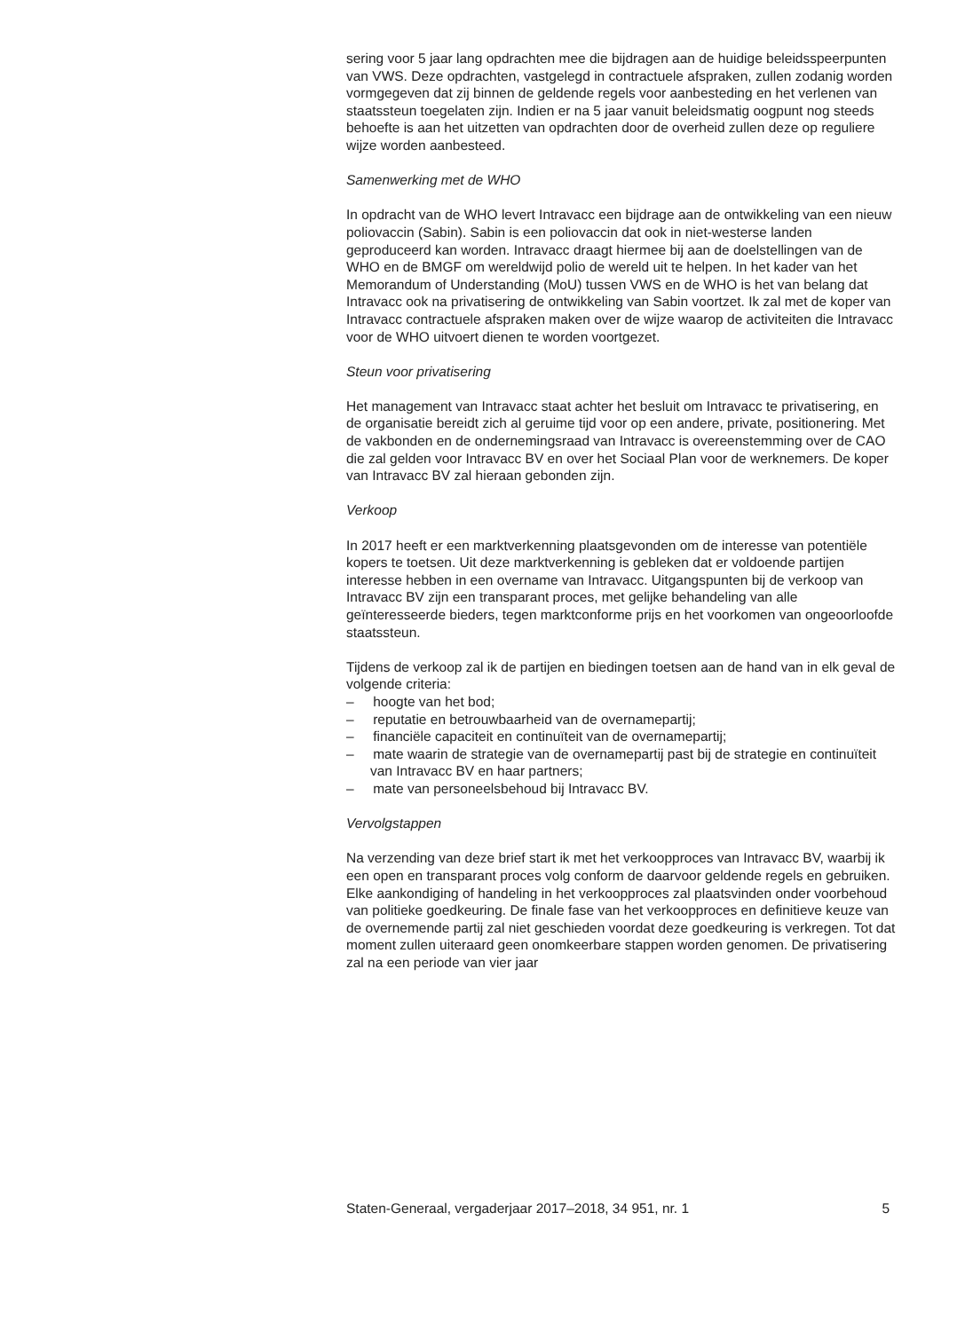sering voor 5 jaar lang opdrachten mee die bijdragen aan de huidige beleidsspeerpunten van VWS. Deze opdrachten, vastgelegd in contractuele afspraken, zullen zodanig worden vormgegeven dat zij binnen de geldende regels voor aanbesteding en het verlenen van staatssteun toegelaten zijn. Indien er na 5 jaar vanuit beleidsmatig oogpunt nog steeds behoefte is aan het uitzetten van opdrachten door de overheid zullen deze op reguliere wijze worden aanbesteed.
Samenwerking met de WHO
In opdracht van de WHO levert Intravacc een bijdrage aan de ontwikkeling van een nieuw poliovaccin (Sabin). Sabin is een poliovaccin dat ook in niet-westerse landen geproduceerd kan worden. Intravacc draagt hiermee bij aan de doelstellingen van de WHO en de BMGF om wereldwijd polio de wereld uit te helpen. In het kader van het Memorandum of Understanding (MoU) tussen VWS en de WHO is het van belang dat Intravacc ook na privatisering de ontwikkeling van Sabin voortzet. Ik zal met de koper van Intravacc contractuele afspraken maken over de wijze waarop de activiteiten die Intravacc voor de WHO uitvoert dienen te worden voortgezet.
Steun voor privatisering
Het management van Intravacc staat achter het besluit om Intravacc te privatisering, en de organisatie bereidt zich al geruime tijd voor op een andere, private, positionering. Met de vakbonden en de ondernemingsraad van Intravacc is overeenstemming over de CAO die zal gelden voor Intravacc BV en over het Sociaal Plan voor de werknemers. De koper van Intravacc BV zal hieraan gebonden zijn.
Verkoop
In 2017 heeft er een marktverkenning plaatsgevonden om de interesse van potentiële kopers te toetsen. Uit deze marktverkenning is gebleken dat er voldoende partijen interesse hebben in een overname van Intravacc. Uitgangspunten bij de verkoop van Intravacc BV zijn een transparant proces, met gelijke behandeling van alle geïnteresseerde bieders, tegen marktconforme prijs en het voorkomen van ongeoorloofde staatssteun.
Tijdens de verkoop zal ik de partijen en biedingen toetsen aan de hand van in elk geval de volgende criteria:
– hoogte van het bod;
– reputatie en betrouwbaarheid van de overnamepartij;
– financiële capaciteit en continuïteit van de overnamepartij;
– mate waarin de strategie van de overnamepartij past bij de strategie en continuïteit van Intravacc BV en haar partners;
– mate van personeelsbehoud bij Intravacc BV.
Vervolgstappen
Na verzending van deze brief start ik met het verkoopproces van Intravacc BV, waarbij ik een open en transparant proces volg conform de daarvoor geldende regels en gebruiken. Elke aankondiging of handeling in het verkoopproces zal plaatsvinden onder voorbehoud van politieke goedkeuring. De finale fase van het verkoopproces en definitieve keuze van de overnemende partij zal niet geschieden voordat deze goedkeuring is verkregen. Tot dat moment zullen uiteraard geen onomkeerbare stappen worden genomen. De privatisering zal na een periode van vier jaar
Staten-Generaal, vergaderjaar 2017–2018, 34 951, nr. 1 5